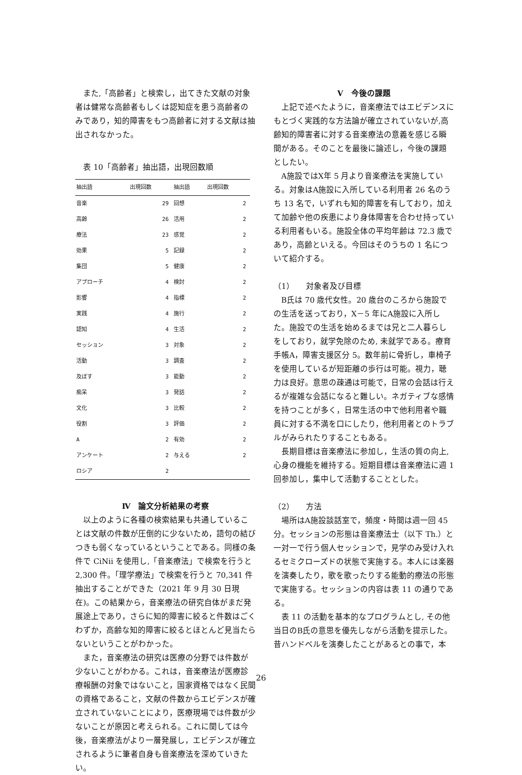また,「高齢者」と検索し，出てきた文献の対象者は健常な高齢者もしくは認知症を患う高齢者のみであり，知的障害をもつ高齢者に対する文献は抽出されなかった。
表 10「高齢者」抽出語，出現回数順
| 抽出語 | 出現回数 | 抽出語 | 出現回数 |
| --- | --- | --- | --- |
| 音楽 | 29 | 回想 | 2 |
| 高齢 | 26 | 活用 | 2 |
| 療法 | 23 | 感覚 | 2 |
| 効果 | 5 | 記録 | 2 |
| 集団 | 5 | 健康 | 2 |
| アプローチ | 4 | 検討 | 2 |
| 影響 | 4 | 指標 | 2 |
| 実践 | 4 | 施行 | 2 |
| 認知 | 4 | 生活 | 2 |
| セッション | 3 | 対象 | 2 |
| 活動 | 3 | 調査 | 2 |
| 及ぼす | 3 | 能動 | 2 |
| 痴呆 | 3 | 発話 | 2 |
| 文化 | 3 | 比較 | 2 |
| 役割 | 3 | 評価 | 2 |
| A | 2 | 有効 | 2 |
| アンケート | 2 | 与える | 2 |
| ロシア | 2 | | |
Ⅳ　論文分析結果の考察
以上のように各種の検索結果も共通していることは文献の件数が圧倒的に少ないため，語句の結びつきも弱くなっているということである。同様の条件で CiNii を使用し,「音楽療法」で検索を行うと 2,300 件。「理学療法」で検索を行うと 70,341 件抽出することができた（2021 年 9 月 30 日現在)。この結果から，音楽療法の研究自体がまだ発展途上であり，さらに知的障害に絞ると件数はごくわずか，高齢な知的障害に絞るとほとんど見当たらないということがわかった。
また，音楽療法の研究は医療の分野では件数が少ないことがわかる。これは，音楽療法が医療診療報酬の対象ではないこと，国家資格ではなく民間の資格であること，文献の件数からエビデンスが確立されていないことにより，医療現場では件数が少ないことが原因と考えられる。これに関しては今後，音楽療法がより一層発展し，エビデンスが確立されるように筆者自身も音楽療法を深めていきたい。
Ⅴ　今後の課題
上記で述べたように，音楽療法ではエビデンスにもとづく実践的な方法論が確立されていないが,高齢知的障害者に対する音楽療法の意義を感じる瞬間がある。そのことを最後に論述し，今後の課題としたい。
A施設ではX年 5 月より音楽療法を実施している。対象はA施設に入所している利用者 26 名のうち 13 名で，いずれも知的障害を有しており，加えて加齢や他の疾患により身体障害を合わせ持っている利用者もいる。施設全体の平均年齢は 72.3 歳であり，高齢といえる。今回はそのうちの 1 名について紹介する。
（1）　　対象者及び目標
B氏は 70 歳代女性。20 歳台のころから施設での生活を送っており，X－5 年にA施設に入所した。施設での生活を始めるまでは兄と二人暮らしをしており，就学免除のため, 未就学である。療育手帳A，障害支援区分 5。数年前に骨折し，車椅子を使用しているが短距離の歩行は可能。視力，聴力は良好。意思の疎通は可能で，日常の会話は行えるが複雑な会話になると難しい。ネガティブな感情を持つことが多く，日常生活の中で他利用者や職員に対する不満を口にしたり，他利用者とのトラブルがみられたりすることもある。
長期目標は音楽療法に参加し，生活の質の向上,心身の機能を維持する。短期目標は音楽療法に週 1 回参加し，集中して活動することとした。
（2）　　方法
場所はA施設談話室で，頻度・時間は週一回 45 分。セッションの形態は音楽療法士（以下 Th.）と一対一で行う個人セッションで，見学のみ受け入れるセミクローズドの状態で実施する。本人には楽器を演奏したり，歌を歌ったりする能動的療法の形態で実施する。セッションの内容は表 11 の通りである。
表 11 の活動を基本的なプログラムとし, その他当日のB氏の意思を優先しながら活動を提示した。昔ハンドベルを演奏したことがあるとの事で，本
26